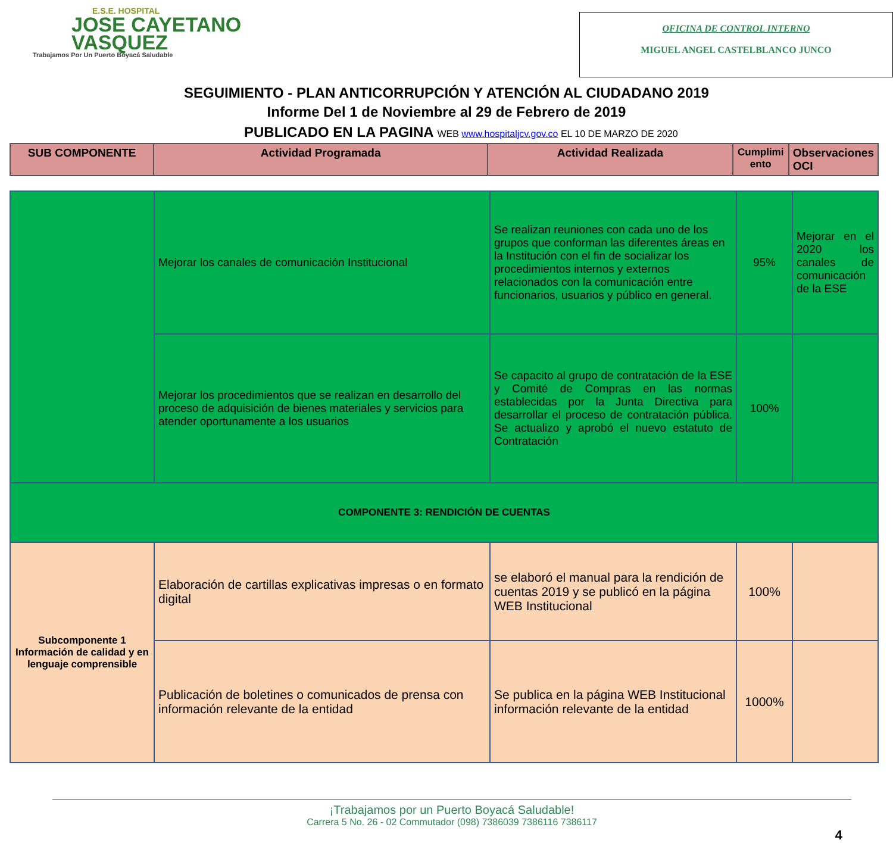E.S.E. HOSPITAL
JOSE CAYETANO
VASQUEZ
Trabajamos Por Un Puerto Boyacá Saludable
OFICINA DE CONTROL INTERNO
MIGUEL ANGEL CASTELBLANCO JUNCO
SEGUIMIENTO - PLAN ANTICORRUPCIÓN Y ATENCIÓN AL CIUDADANO 2019
Informe Del 1 de Noviembre al 29 de Febrero de 2019
PUBLICADO EN LA PAGINA WEB www.hospitaljcv.gov.co EL 10 DE MARZO DE 2020
| SUB COMPONENTE | Actividad Programada | Actividad Realizada | Cumplimi ento | Observaciones OCI |
| --- | --- | --- | --- | --- |
| | Mejorar los canales de comunicación Institucional | Se realizan reuniones con cada uno de los grupos que conforman las diferentes áreas en la Institución con el fin de socializar los procedimientos internos y externos relacionados con la comunicación entre funcionarios, usuarios y público en general. | 95% | Mejorar en el 2020 los canales de comunicación de la ESE |
| | Mejorar los procedimientos que se realizan en desarrollo del proceso de adquisición de bienes materiales y servicios para atender oportunamente a los usuarios | Se capacito al grupo de contratación de la ESE y Comité de Compras en las normas establecidas por la Junta Directiva para desarrollar el proceso de contratación pública. Se actualizo y aprobó el nuevo estatuto de Contratación | 100% | |
| COMPONENTE 3: RENDICIÓN DE CUENTAS | | | | |
| Subcomponente 1 Información de calidad y en lenguaje comprensible | Elaboración de cartillas explicativas impresas o en formato digital | se elaboró el manual para la rendición de cuentas 2019 y se publicó en la página WEB Institucional | 100% | |
| | Publicación de boletines o comunicados de prensa con información relevante de la entidad | Se publica en la página WEB Institucional información relevante de la entidad | 1000% | |
¡Trabajamos por un Puerto Boyacá Saludable!
Carrera 5 No. 26 - 02 Commutador (098) 7386039 7386116 7386117
4